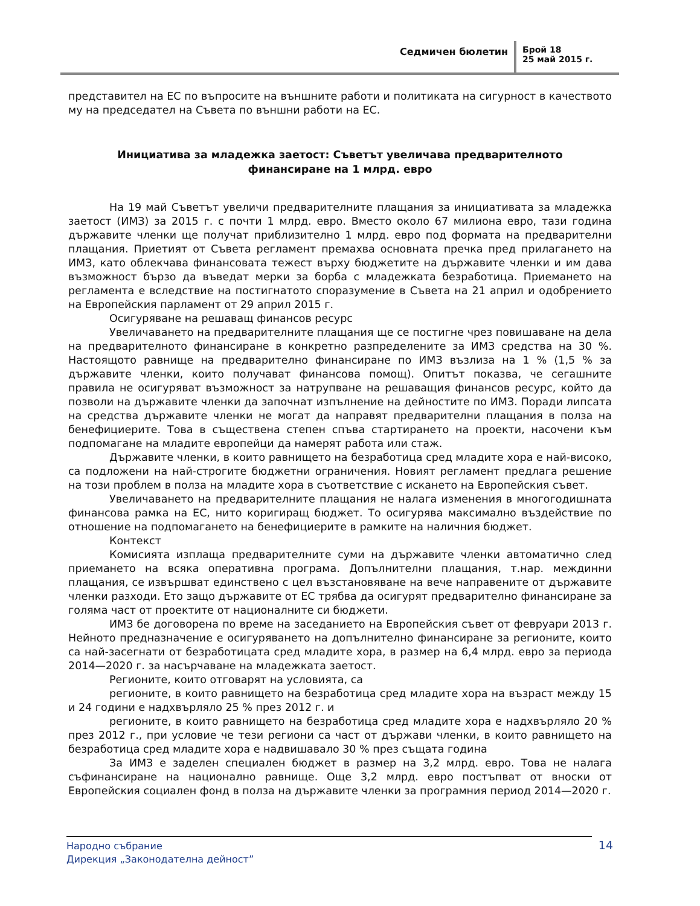Седмичен бюлетин Брой 18
25 май 2015 г.
представител на ЕС по въпросите на външните работи и политиката на сигурност в качеството му на председател на Съвета по външни работи на ЕС.
Инициатива за младежка заетост: Съветът увеличава предварителното финансиране на 1 млрд. евро
На 19 май Съветът увеличи предварителните плащания за инициативата за младежка заетост (ИМЗ) за 2015 г. с почти 1 млрд. евро. Вместо около 67 милиона евро, тази година държавите членки ще получат приблизително 1 млрд. евро под формата на предварителни плащания. Приетият от Съвета регламент премахва основната пречка пред прилагането на ИМЗ, като облекчава финансовата тежест върху бюджетите на държавите членки и им дава възможност бързо да въведат мерки за борба с младежката безработица. Приемането на регламента е вследствие на постигнатото споразумение в Съвета на 21 април и одобрението на Европейския парламент от 29 април 2015 г.
Осигуряване на решаващ финансов ресурс
Увеличаването на предварителните плащания ще се постигне чрез повишаване на дела на предварителното финансиране в конкретно разпределените за ИМЗ средства на 30 %. Настоящото равнище на предварително финансиране по ИМЗ възлиза на 1 % (1,5 % за държавите членки, които получават финансова помощ). Опитът показва, че сегашните правила не осигуряват възможност за натрупване на решаващия финансов ресурс, който да позволи на държавите членки да започнат изпълнение на дейностите по ИМЗ. Поради липсата на средства държавите членки не могат да направят предварителни плащания в полза на бенефициерите. Това в съществена степен спъва стартирането на проекти, насочени към подпомагане на младите европейци да намерят работа или стаж.
Държавите членки, в които равнището на безработица сред младите хора е най-високо, са подложени на най-строгите бюджетни ограничения. Новият регламент предлага решение на този проблем в полза на младите хора в съответствие с искането на Европейския съвет.
Увеличаването на предварителните плащания не налага изменения в многогодишната финансова рамка на ЕС, нито коригиращ бюджет. То осигурява максимално въздействие по отношение на подпомагането на бенефициерите в рамките на наличния бюджет.
Контекст
Комисията изплаща предварителните суми на държавите членки автоматично след приемането на всяка оперативна програма. Допълнителни плащания, т.нар. междинни плащания, се извършват единствено с цел възстановяване на вече направените от държавите членки разходи. Ето защо държавите от ЕС трябва да осигурят предварително финансиране за голяма част от проектите от националните си бюджети.
ИМЗ бе договорена по време на заседанието на Европейския съвет от февруари 2013 г. Нейното предназначение е осигуряването на допълнително финансиране за регионите, които са най-засегнати от безработицата сред младите хора, в размер на 6,4 млрд. евро за периода 2014—2020 г. за насърчаване на младежката заетост.
Регионите, които отговарят на условията, са
регионите, в които равнището на безработица сред младите хора на възраст между 15 и 24 години е надхвърляло 25 % през 2012 г. и
регионите, в които равнището на безработица сред младите хора е надхвърляло 20 % през 2012 г., при условие че тези региони са част от държави членки, в които равнището на безработица сред младите хора е надвишавало 30 % през същата година
За ИМЗ е заделен специален бюджет в размер на 3,2 млрд. евро. Това не налага съфинансиране на национално равнище. Още 3,2 млрд. евро постъпват от вноски от Европейския социален фонд в полза на държавите членки за програмния период 2014—2020 г.
Народно събрание
Дирекция „Законодателна дейност”
14